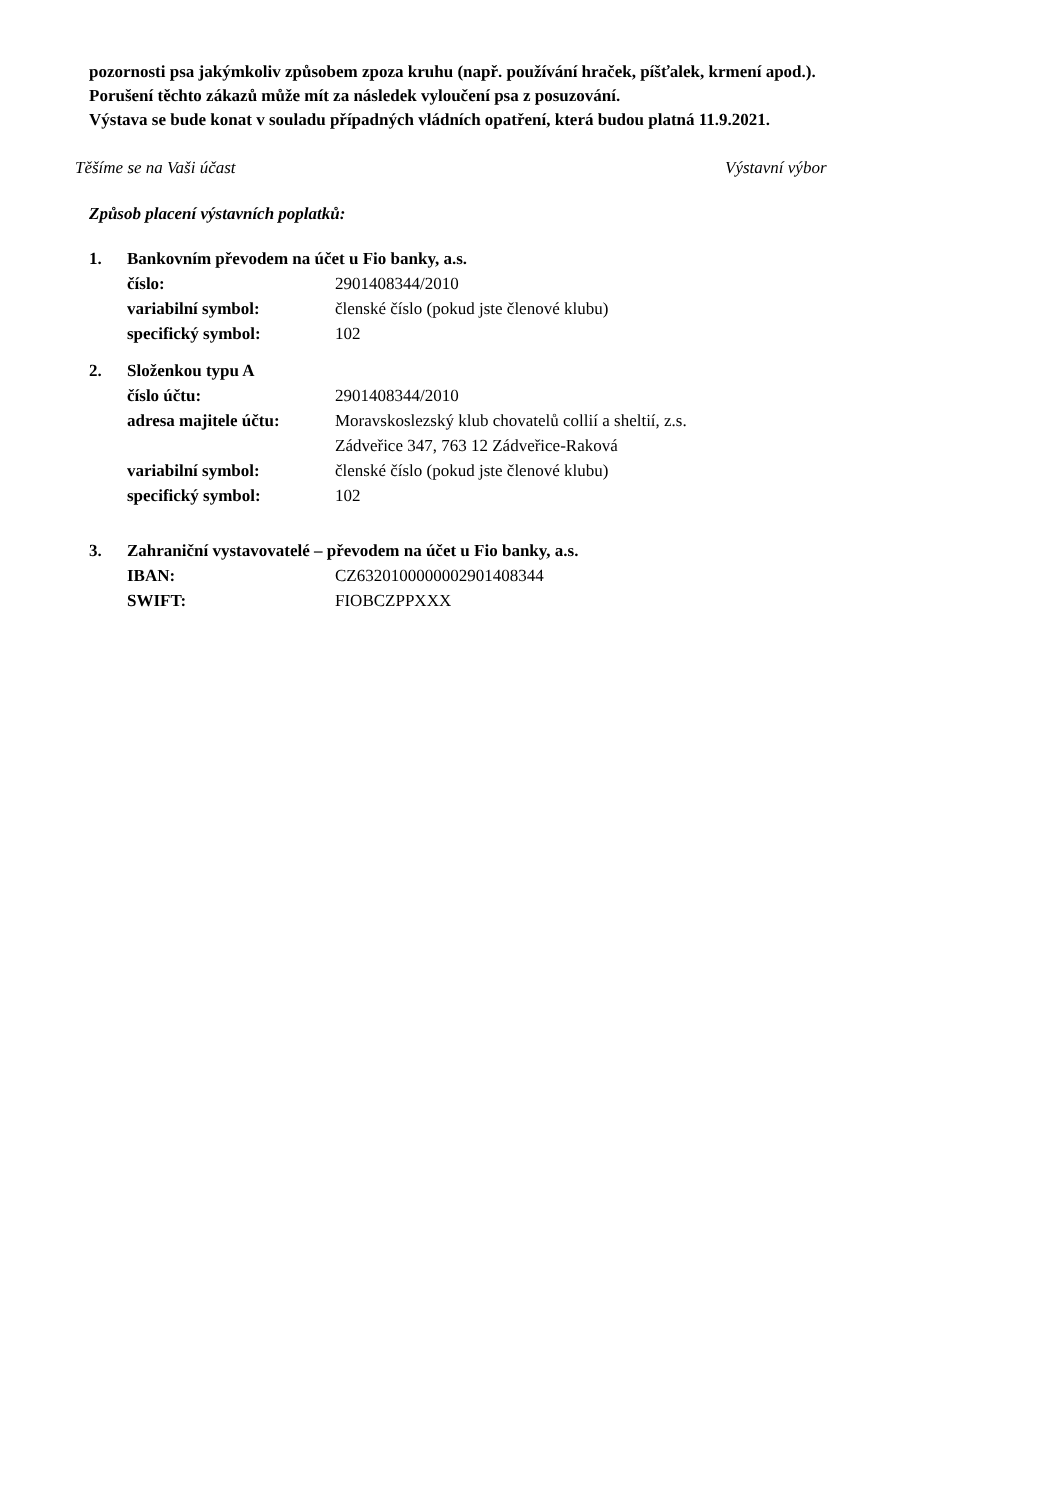pozornosti psa jakýmkoliv způsobem zpoza kruhu (např. používání hraček, píšťalek, krmení apod.).
Porušení těchto zákazů může mít za následek vyloučení psa z posuzování.
Výstava se bude konat v souladu případných vládních opatření, která budou platná 11.9.2021.
Těšíme se na Vaši účast Výstavní výbor
Způsob placení výstavních poplatků:
1. Bankovním převodem na účet u Fio banky, a.s.
| číslo: | 2901408344/2010 |
| variabilní symbol: | členské číslo (pokud jste členové klubu) |
| specifický symbol: | 102 |
2. Složenkou typu A
| číslo účtu: | 2901408344/2010 |
| adresa majitele účtu: | Moravskoslezský klub chovatelů collií a sheltií, z.s. Zádveřice 347, 763 12 Zádveřice-Raková |
| variabilní symbol: | členské číslo (pokud jste členové klubu) |
| specifický symbol: | 102 |
3. Zahraniční vystavovatelé – převodem na účet u Fio banky, a.s.
| IBAN: | CZ6320100000002901408344 |
| SWIFT: | FIOBCZPPXXX |